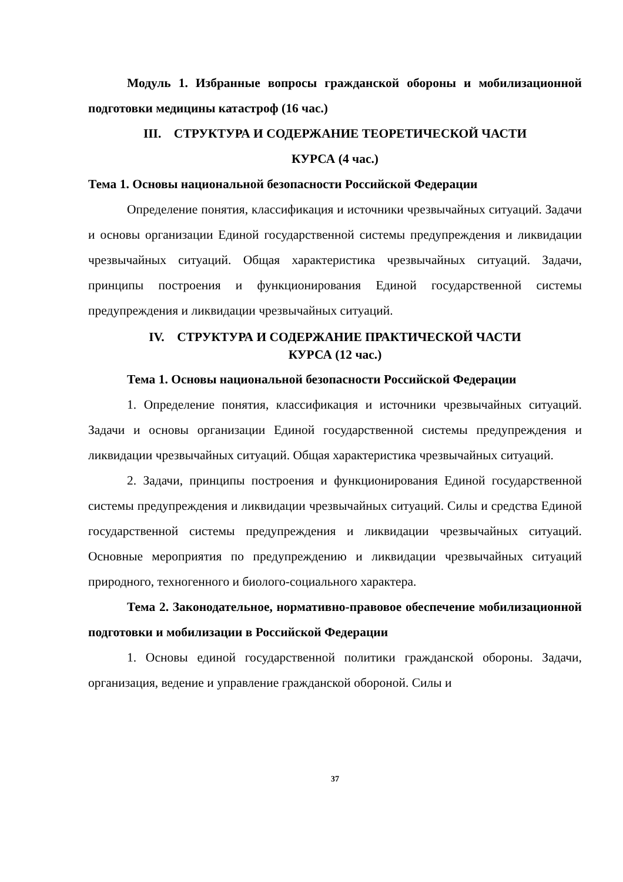Модуль 1. Избранные вопросы гражданской обороны и мобилизационной подготовки медицины катастроф (16 час.)
III. СТРУКТУРА И СОДЕРЖАНИЕ ТЕОРЕТИЧЕСКОЙ ЧАСТИ
КУРСА (4 час.)
Тема 1. Основы национальной безопасности Российской Федерации
Определение понятия, классификация и источники чрезвычайных ситуаций. Задачи и основы организации Единой государственной системы предупреждения и ликвидации чрезвычайных ситуаций. Общая характеристика чрезвычайных ситуаций. Задачи, принципы построения и функционирования Единой государственной системы предупреждения и ликвидации чрезвычайных ситуаций.
IV. СТРУКТУРА И СОДЕРЖАНИЕ ПРАКТИЧЕСКОЙ ЧАСТИ
КУРСА (12 час.)
Тема 1. Основы национальной безопасности Российской Федерации
1. Определение понятия, классификация и источники чрезвычайных ситуаций. Задачи и основы организации Единой государственной системы предупреждения и ликвидации чрезвычайных ситуаций. Общая характеристика чрезвычайных ситуаций.
2. Задачи, принципы построения и функционирования Единой государственной системы предупреждения и ликвидации чрезвычайных ситуаций. Силы и средства Единой государственной системы предупреждения и ликвидации чрезвычайных ситуаций. Основные мероприятия по предупреждению и ликвидации чрезвычайных ситуаций природного, техногенного и биолого-социального характера.
Тема 2. Законодательное, нормативно-правовое обеспечение мобилизационной подготовки и мобилизации в Российской Федерации
1. Основы единой государственной политики гражданской обороны. Задачи, организация, ведение и управление гражданской обороной. Силы и
37